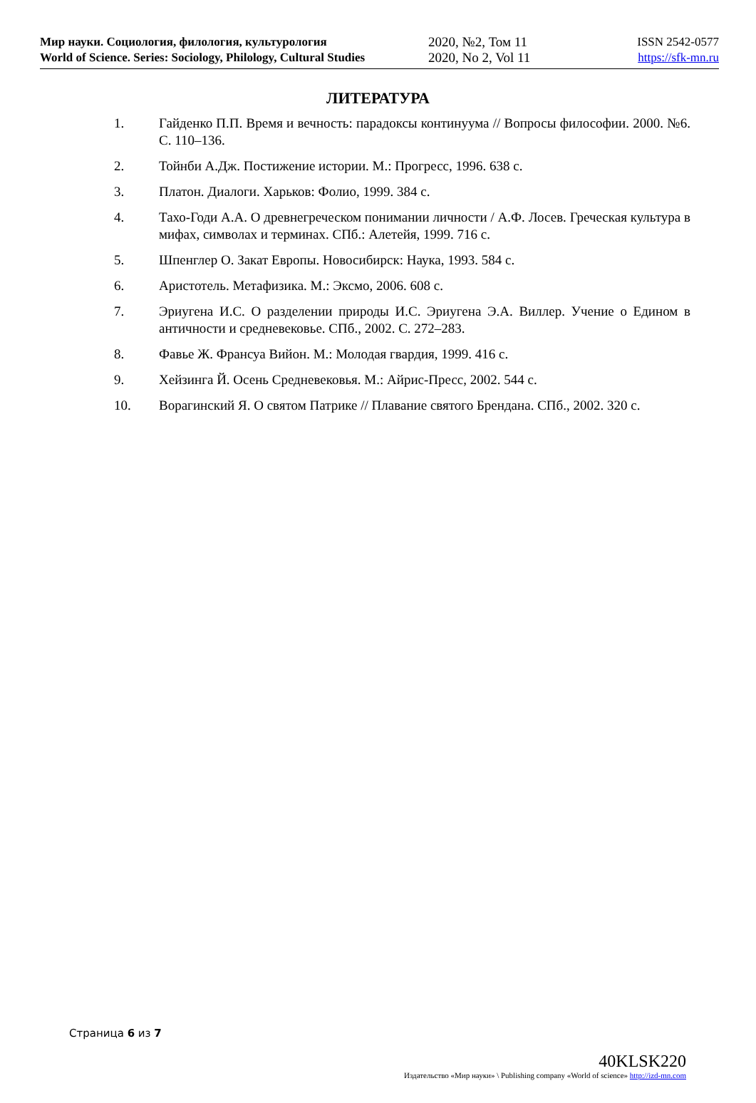Мир науки. Социология, филология, культурология
World of Science. Series: Sociology, Philology, Cultural Studies
2020, №2, Том 11
2020, No 2, Vol 11
ISSN 2542-0577
https://sfk-mn.ru
ЛИТЕРАТУРА
1. Гайденко П.П. Время и вечность: парадоксы континуума // Вопросы философии. 2000. №6. С. 110–136.
2. Тойнби А.Дж. Постижение истории. М.: Прогресс, 1996. 638 с.
3. Платон. Диалоги. Харьков: Фолио, 1999. 384 с.
4. Тахо-Годи А.А. О древнегреческом понимании личности / А.Ф. Лосев. Греческая культура в мифах, символах и терминах. СПб.: Алетейя, 1999. 716 с.
5. Шпенглер О. Закат Европы. Новосибирск: Наука, 1993. 584 с.
6. Аристотель. Метафизика. М.: Эксмо, 2006. 608 с.
7. Эриугена И.С. О разделении природы И.С. Эриугена Э.А. Виллер. Учение о Едином в античности и средневековье. СПб., 2002. С. 272–283.
8. Фавье Ж. Франсуа Вийон. М.: Молодая гвардия, 1999. 416 с.
9. Хейзинга Й. Осень Средневековья. М.: Айрис-Пресс, 2002. 544 с.
10. Ворагинский Я. О святом Патрике // Плавание святого Брендана. СПб., 2002. 320 с.
Страница 6 из 7
40KLSK220
Издательство «Мир науки» \ Publishing company «World of science» http://izd-mn.com